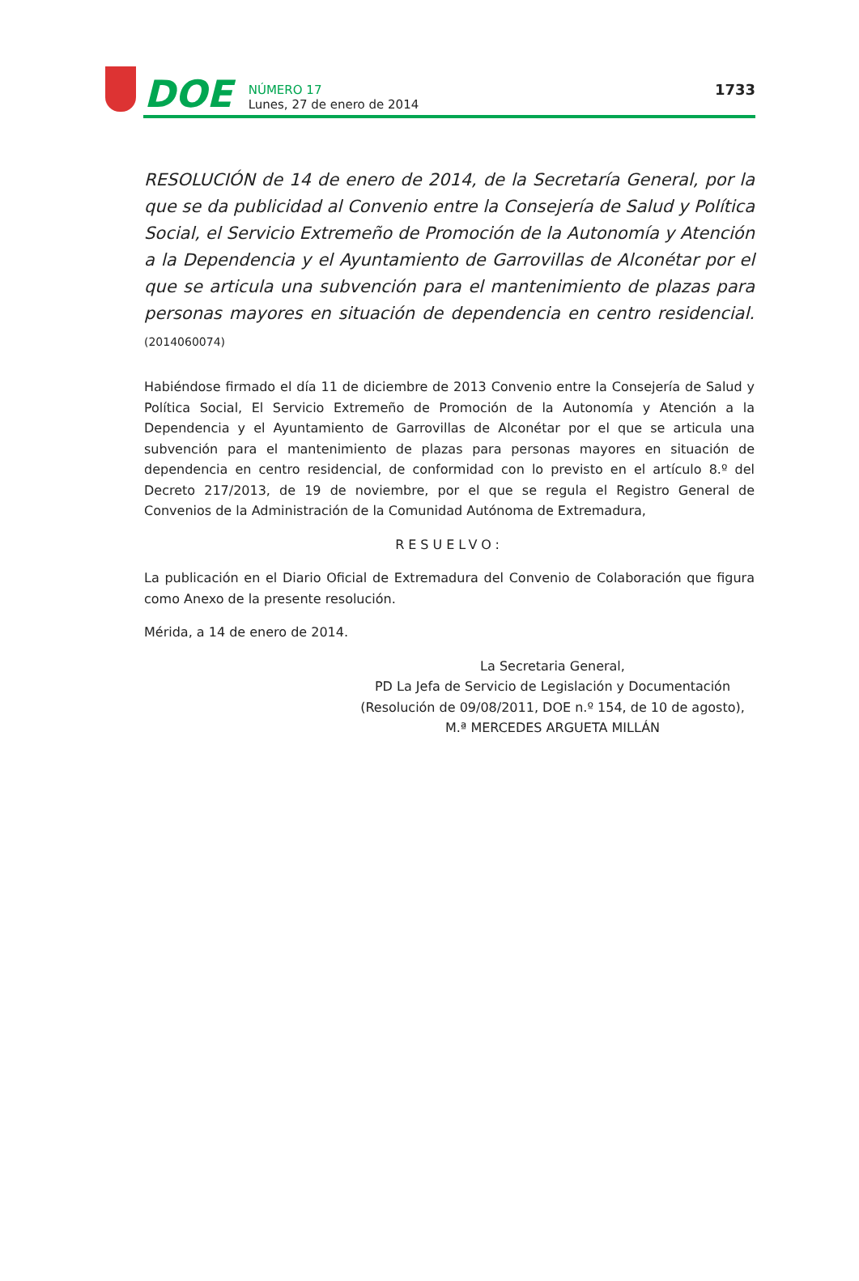DOE
NÚMERO 17
Lunes, 27 de enero de 2014
1733
RESOLUCIÓN de 14 de enero de 2014, de la Secretaría General, por la que se da publicidad al Convenio entre la Consejería de Salud y Política Social, el Servicio Extremeño de Promoción de la Autonomía y Atención a la Dependencia y el Ayuntamiento de Garrovillas de Alconétar por el que se articula una subvención para el mantenimiento de plazas para personas mayores en situación de dependencia en centro residencial. (2014060074)
Habiéndose firmado el día 11 de diciembre de 2013 Convenio entre la Consejería de Salud y Política Social, El Servicio Extremeño de Promoción de la Autonomía y Atención a la Dependencia y el Ayuntamiento de Garrovillas de Alconétar por el que se articula una subvención para el mantenimiento de plazas para personas mayores en situación de dependencia en centro residencial, de conformidad con lo previsto en el artículo 8.º del Decreto 217/2013, de 19 de noviembre, por el que se regula el Registro General de Convenios de la Administración de la Comunidad Autónoma de Extremadura,
RESUELVO:
La publicación en el Diario Oficial de Extremadura del Convenio de Colaboración que figura como Anexo de la presente resolución.
Mérida, a 14 de enero de 2014.
La Secretaria General,
PD La Jefa de Servicio de Legislación y Documentación
(Resolución de 09/08/2011, DOE n.º 154, de 10 de agosto),
M.ª MERCEDES ARGUETA MILLÁN